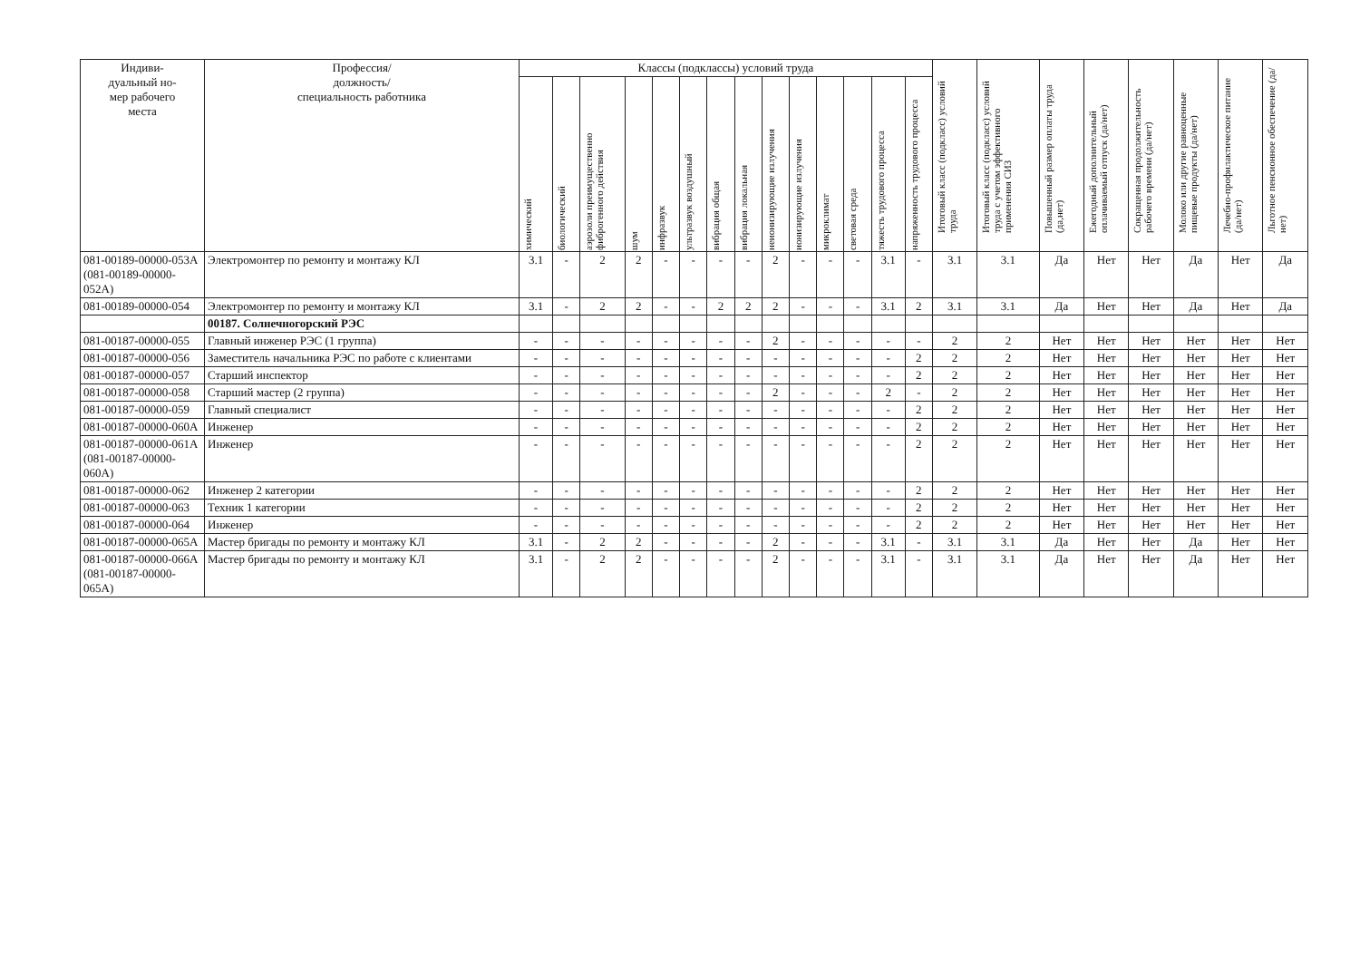| Индиви- дуальный но- мер рабочего места | Профессия/ должность/ специальность работника | Классы (подклассы) условий труда | | | | | | | | | | | | | | Итоговый класс (подкласс) условий труда | Итоговый класс (подкласс) условий труда с учетом эффективного применения СИЗ | Повышенный размер оплаты труда (да,нет) | Ежегодный дополнительный оплачиваемый отпуск (да/нет) | Сокращенная продолжительность рабочего времени (да/нет) | Молоко или другие равноценные пищевые продукты (да/нет) | Лечебно-профилактическое питание (да/нет) | Льготное пенсионное обеспечение (да/нет) |
| --- | --- | --- | --- | --- | --- | --- | --- | --- | --- | --- | --- | --- | --- | --- | --- | --- | --- | --- | --- | --- | --- | --- | --- |
| | | химический | биологический | аэрозоли преимущественно фиброгенного действия | шум | инфразвук | ультразвук воздушный | вибрация общая | вибрация локальная | неионизирующие излучения | ионизирующие излучения | микроклимат | световая среда | тяжесть трудового процесса | напряженность трудового процесса | | | | | | | | |
| 081-00189-00000-053А (081-00189-00000-052А) | Электромонтер по ремонту и монтажу КЛ | 3.1 | - | 2 | 2 | - | - | - | - | 2 | - | - | - | 3.1 | - | 3.1 | 3.1 | Да | Нет | Нет | Да | Нет | Да |
| 081-00189-00000-054 | Электромонтер по ремонту и монтажу КЛ | 3.1 | - | 2 | 2 | - | - | 2 | 2 | 2 | - | - | - | 3.1 | 2 | 3.1 | 3.1 | Да | Нет | Нет | Да | Нет | Да |
| | 00187. Солнечногорский РЭС | | | | | | | | | | | | | | | | | | | | | | |
| 081-00187-00000-055 | Главный инженер РЭС (1 группа) | - | - | - | - | - | - | - | - | 2 | - | - | - | - | - | 2 | 2 | Нет | Нет | Нет | Нет | Нет | Нет |
| 081-00187-00000-056 | Заместитель начальника РЭС по работе с клиентами | - | - | - | - | - | - | - | - | - | - | - | - | - | 2 | 2 | 2 | Нет | Нет | Нет | Нет | Нет | Нет |
| 081-00187-00000-057 | Старший инспектор | - | - | - | - | - | - | - | - | - | - | - | - | - | 2 | 2 | 2 | Нет | Нет | Нет | Нет | Нет | Нет |
| 081-00187-00000-058 | Старший мастер (2 группа) | - | - | - | - | - | - | - | - | 2 | - | - | - | 2 | - | 2 | 2 | Нет | Нет | Нет | Нет | Нет | Нет |
| 081-00187-00000-059 | Главный специалист | - | - | - | - | - | - | - | - | - | - | - | - | - | 2 | 2 | 2 | Нет | Нет | Нет | Нет | Нет | Нет |
| 081-00187-00000-060А | Инженер | - | - | - | - | - | - | - | - | - | - | - | - | - | 2 | 2 | 2 | Нет | Нет | Нет | Нет | Нет | Нет |
| 081-00187-00000-061А (081-00187-00000-060А) | Инженер | - | - | - | - | - | - | - | - | - | - | - | - | - | 2 | 2 | 2 | Нет | Нет | Нет | Нет | Нет | Нет |
| 081-00187-00000-062 | Инженер 2 категории | - | - | - | - | - | - | - | - | - | - | - | - | - | 2 | 2 | 2 | Нет | Нет | Нет | Нет | Нет | Нет |
| 081-00187-00000-063 | Техник 1 категории | - | - | - | - | - | - | - | - | - | - | - | - | - | 2 | 2 | 2 | Нет | Нет | Нет | Нет | Нет | Нет |
| 081-00187-00000-064 | Инженер | - | - | - | - | - | - | - | - | - | - | - | - | - | 2 | 2 | 2 | Нет | Нет | Нет | Нет | Нет | Нет |
| 081-00187-00000-065А | Мастер бригады по ремонту и монтажу КЛ | 3.1 | - | 2 | 2 | - | - | - | - | 2 | - | - | - | 3.1 | - | 3.1 | 3.1 | Да | Нет | Нет | Да | Нет | Нет |
| 081-00187-00000-066А (081-00187-00000-065А) | Мастер бригады по ремонту и монтажу КЛ | 3.1 | - | 2 | 2 | - | - | - | - | 2 | - | - | - | 3.1 | - | 3.1 | 3.1 | Да | Нет | Нет | Да | Нет | Нет |